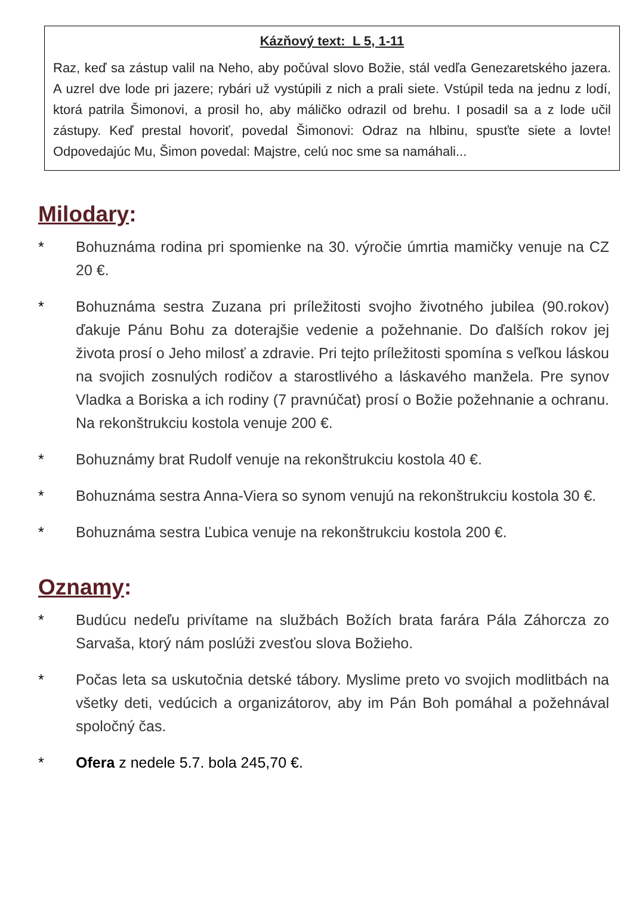Kázňový text: L 5, 1-11
Raz, keď sa zástup valil na Neho, aby počúval slovo Božie, stál vedľa Genezaretského jazera. A uzrel dve lode pri jazere; rybári už vystúpili z nich a prali siete. Vstúpil teda na jednu z lodí, ktorá patrila Šimonovi, a prosil ho, aby máličko odrazil od brehu. I posadil sa a z lode učil zástupy. Keď prestal hovoriť, povedal Šimonovi: Odraz na hlbinu, spusťte siete a lovte! Odpovedajúc Mu, Šimon povedal: Majstre, celú noc sme sa namáhali...
Milodary:
* Bohuznáma rodina pri spomienke na 30. výročie úmrtia mamičky venuje na CZ 20 €.
* Bohuznáma sestra Zuzana pri príležitosti svojho životného jubilea (90.rokov) ďakuje Pánu Bohu za doterajšie vedenie a požehnanie. Do ďalších rokov jej života prosí o Jeho milosť a zdravie. Pri tejto príležitosti spomína s veľkou láskou na svojich zosnulých rodičov a starostlivého a láskavého manžela. Pre synov Vladka a Boriska a ich rodiny (7 pravnúčat) prosí o Božie požehnanie a ochranu. Na rekonštrukciu kostola venuje 200 €.
* Bohuznámy brat Rudolf venuje na rekonštrukciu kostola 40 €.
* Bohuznáma sestra Anna-Viera so synom venujú na rekonštrukciu kostola 30 €.
* Bohuznáma sestra Ľubica venuje na rekonštrukciu kostola 200 €.
Oznamy:
* Budúcu nedeľu privítame na službách Božích brata farára Pála Záhorcza zo Sarvaša, ktorý nám poslúži zvesťou slova Božieho.
* Počas leta sa uskutočnia detské tábory. Myslime preto vo svojich modlitbách na všetky deti, vedúcich a organizátorov, aby im Pán Boh pomáhal a požehnával spoločný čas.
* Ofera z nedele 5.7. bola 245,70 €.